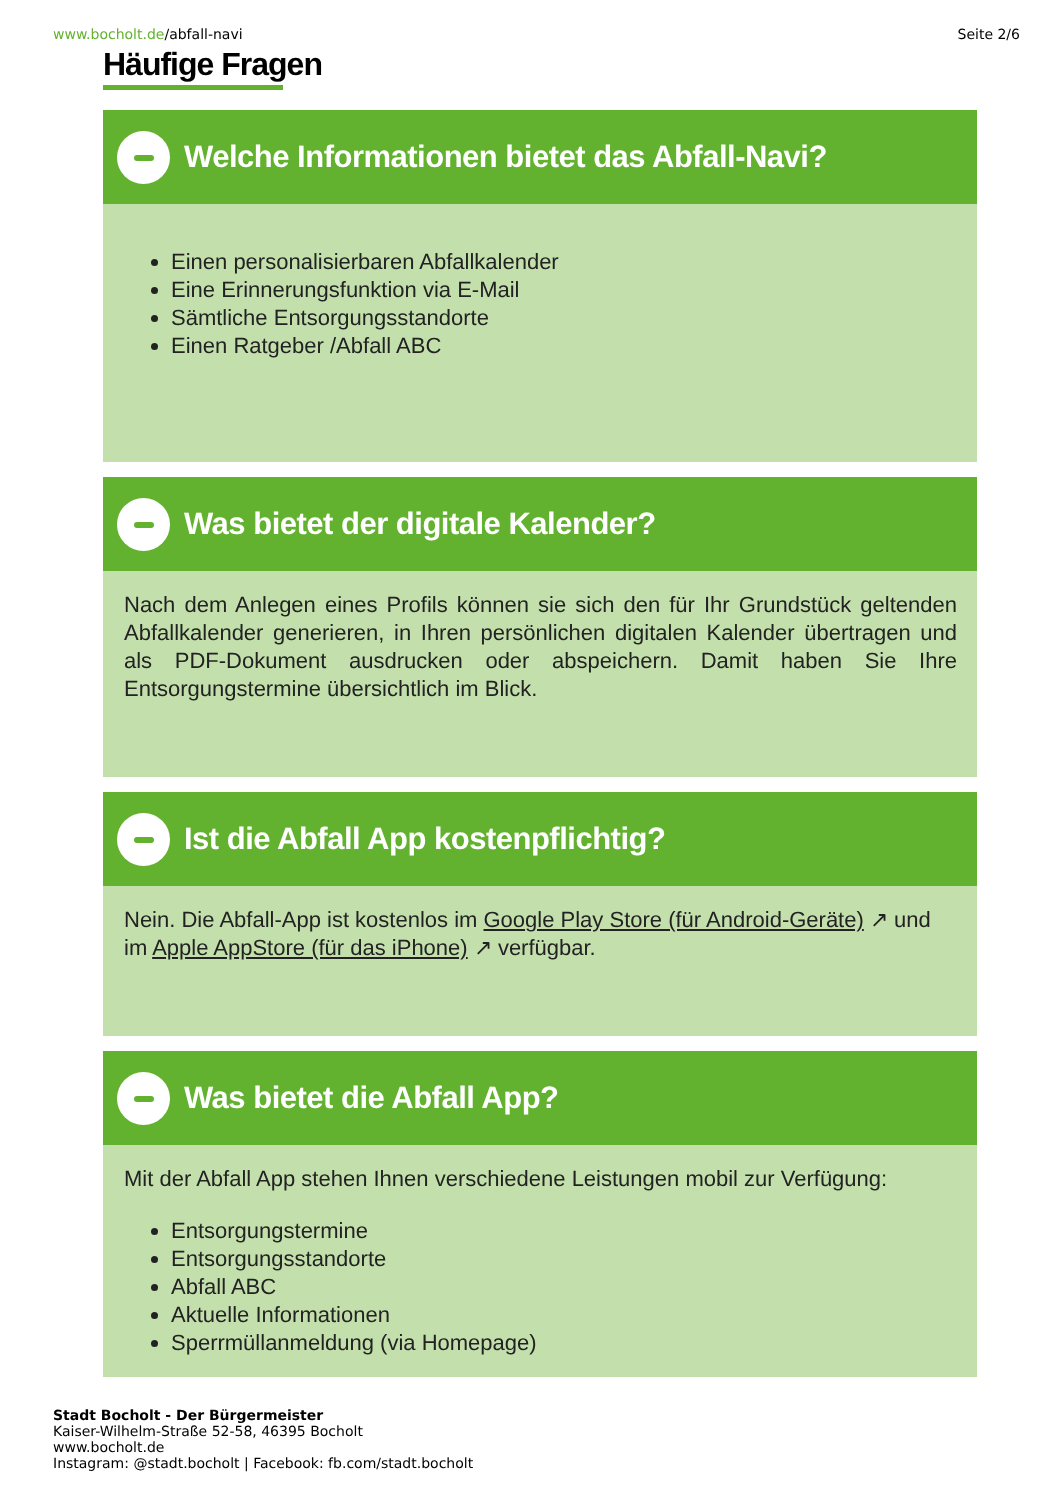www.bocholt.de/abfall-navi Seite 2/6
Häufige Fragen
Welche Informationen bietet das Abfall-Navi?
Einen personalisierbaren Abfallkalender
Eine Erinnerungsfunktion via E-Mail
Sämtliche Entsorgungsstandorte
Einen Ratgeber /Abfall ABC
Was bietet der digitale Kalender?
Nach dem Anlegen eines Profils können sie sich den für Ihr Grundstück geltenden Abfallkalender generieren, in Ihren persönlichen digitalen Kalender übertragen und als PDF-Dokument ausdrucken oder abspeichern. Damit haben Sie Ihre Entsorgungstermine übersichtlich im Blick.
Ist die Abfall App kostenpflichtig?
Nein. Die Abfall-App ist kostenlos im Google Play Store (für Android-Geräte) ↗ und im Apple AppStore (für das iPhone) ↗ verfügbar.
Was bietet die Abfall App?
Mit der Abfall App stehen Ihnen verschiedene Leistungen mobil zur Verfügung:
Entsorgungstermine
Entsorgungsstandorte
Abfall ABC
Aktuelle Informationen
Sperrmüllanmeldung (via Homepage)
Stadt Bocholt - Der Bürgermeister
Kaiser-Wilhelm-Straße 52-58, 46395 Bocholt
www.bocholt.de
Instagram: @stadt.bocholt | Facebook: fb.com/stadt.bocholt